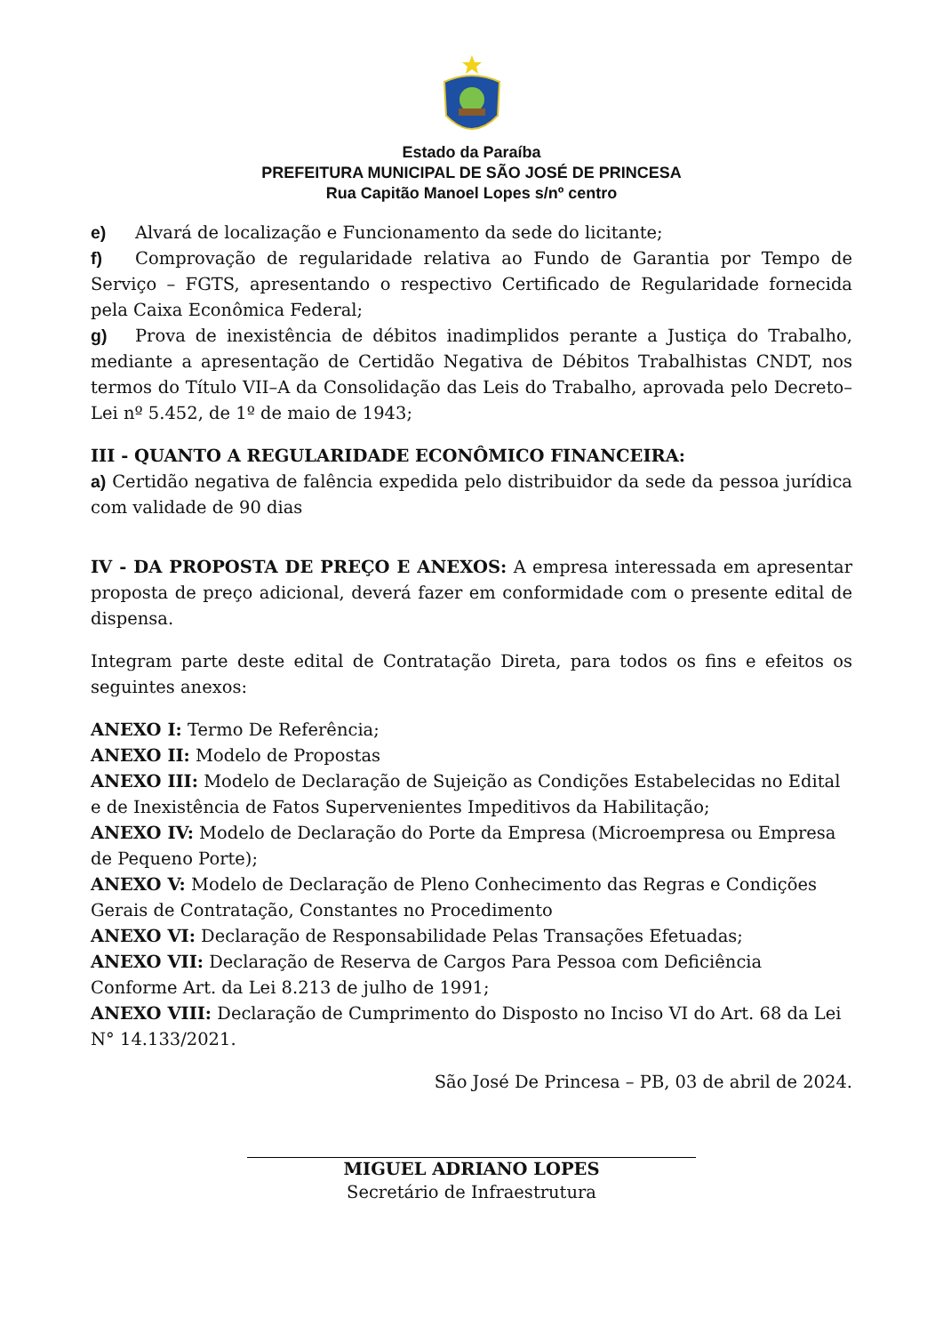Estado da Paraíba
PREFEITURA MUNICIPAL DE SÃO JOSÉ DE PRINCESA
Rua Capitão Manoel Lopes s/nº centro
e) Alvará de localização e Funcionamento da sede do licitante;
f) Comprovação de regularidade relativa ao Fundo de Garantia por Tempo de Serviço – FGTS, apresentando o respectivo Certificado de Regularidade fornecida pela Caixa Econômica Federal;
g) Prova de inexistência de débitos inadimplidos perante a Justiça do Trabalho, mediante a apresentação de Certidão Negativa de Débitos Trabalhistas CNDT, nos termos do Título VII–A da Consolidação das Leis do Trabalho, aprovada pelo Decreto–Lei nº 5.452, de 1º de maio de 1943;
III - QUANTO A REGULARIDADE ECONÔMICO FINANCEIRA:
a) Certidão negativa de falência expedida pelo distribuidor da sede da pessoa jurídica com validade de 90 dias
IV - DA PROPOSTA DE PREÇO E ANEXOS: A empresa interessada em apresentar proposta de preço adicional, deverá fazer em conformidade com o presente edital de dispensa.
Integram parte deste edital de Contratação Direta, para todos os fins e efeitos os seguintes anexos:
ANEXO I: Termo De Referência;
ANEXO II: Modelo de Propostas
ANEXO III: Modelo de Declaração de Sujeição as Condições Estabelecidas no Edital e de Inexistência de Fatos Supervenientes Impeditivos da Habilitação;
ANEXO IV: Modelo de Declaração do Porte da Empresa (Microempresa ou Empresa de Pequeno Porte);
ANEXO V: Modelo de Declaração de Pleno Conhecimento das Regras e Condições Gerais de Contratação, Constantes no Procedimento
ANEXO VI: Declaração de Responsabilidade Pelas Transações Efetuadas;
ANEXO VII: Declaração de Reserva de Cargos Para Pessoa com Deficiência Conforme Art. da Lei 8.213 de julho de 1991;
ANEXO VIII: Declaração de Cumprimento do Disposto no Inciso VI do Art. 68 da Lei N° 14.133/2021.
São José De Princesa – PB, 03 de abril de 2024.
MIGUEL ADRIANO LOPES
Secretário de Infraestrutura